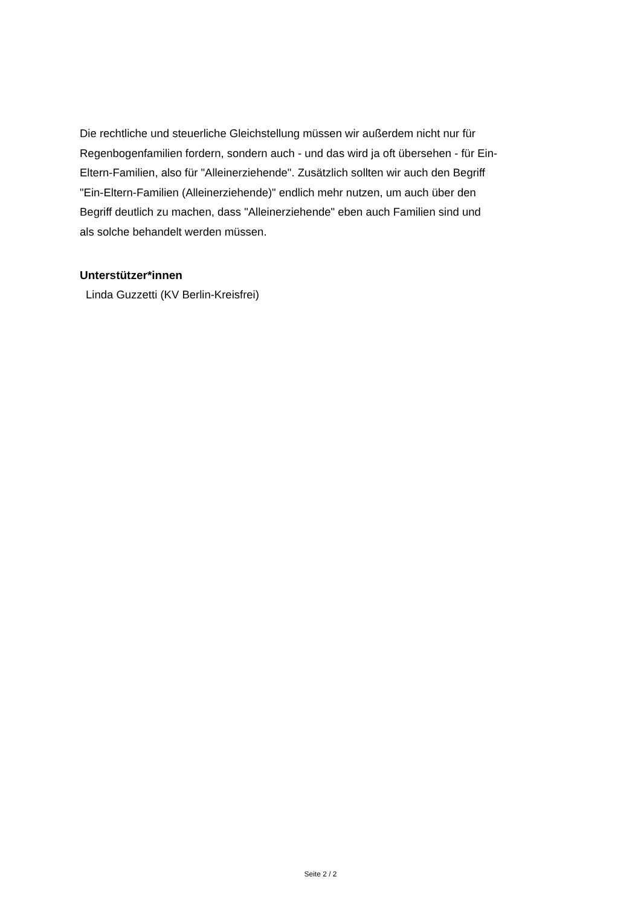Die rechtliche und steuerliche Gleichstellung müssen wir außerdem nicht nur für
Regenbogenfamilien fordern, sondern auch - und das wird ja oft übersehen - für Ein-
Eltern-Familien, also für "Alleinerziehende". Zusätzlich sollten wir auch den Begriff
"Ein-Eltern-Familien (Alleinerziehende)" endlich mehr nutzen, um auch über den
Begriff deutlich zu machen, dass "Alleinerziehende" eben auch Familien sind und
als solche behandelt werden müssen.
Unterstützer*innen
Linda Guzzetti (KV Berlin-Kreisfrei)
Seite 2 / 2